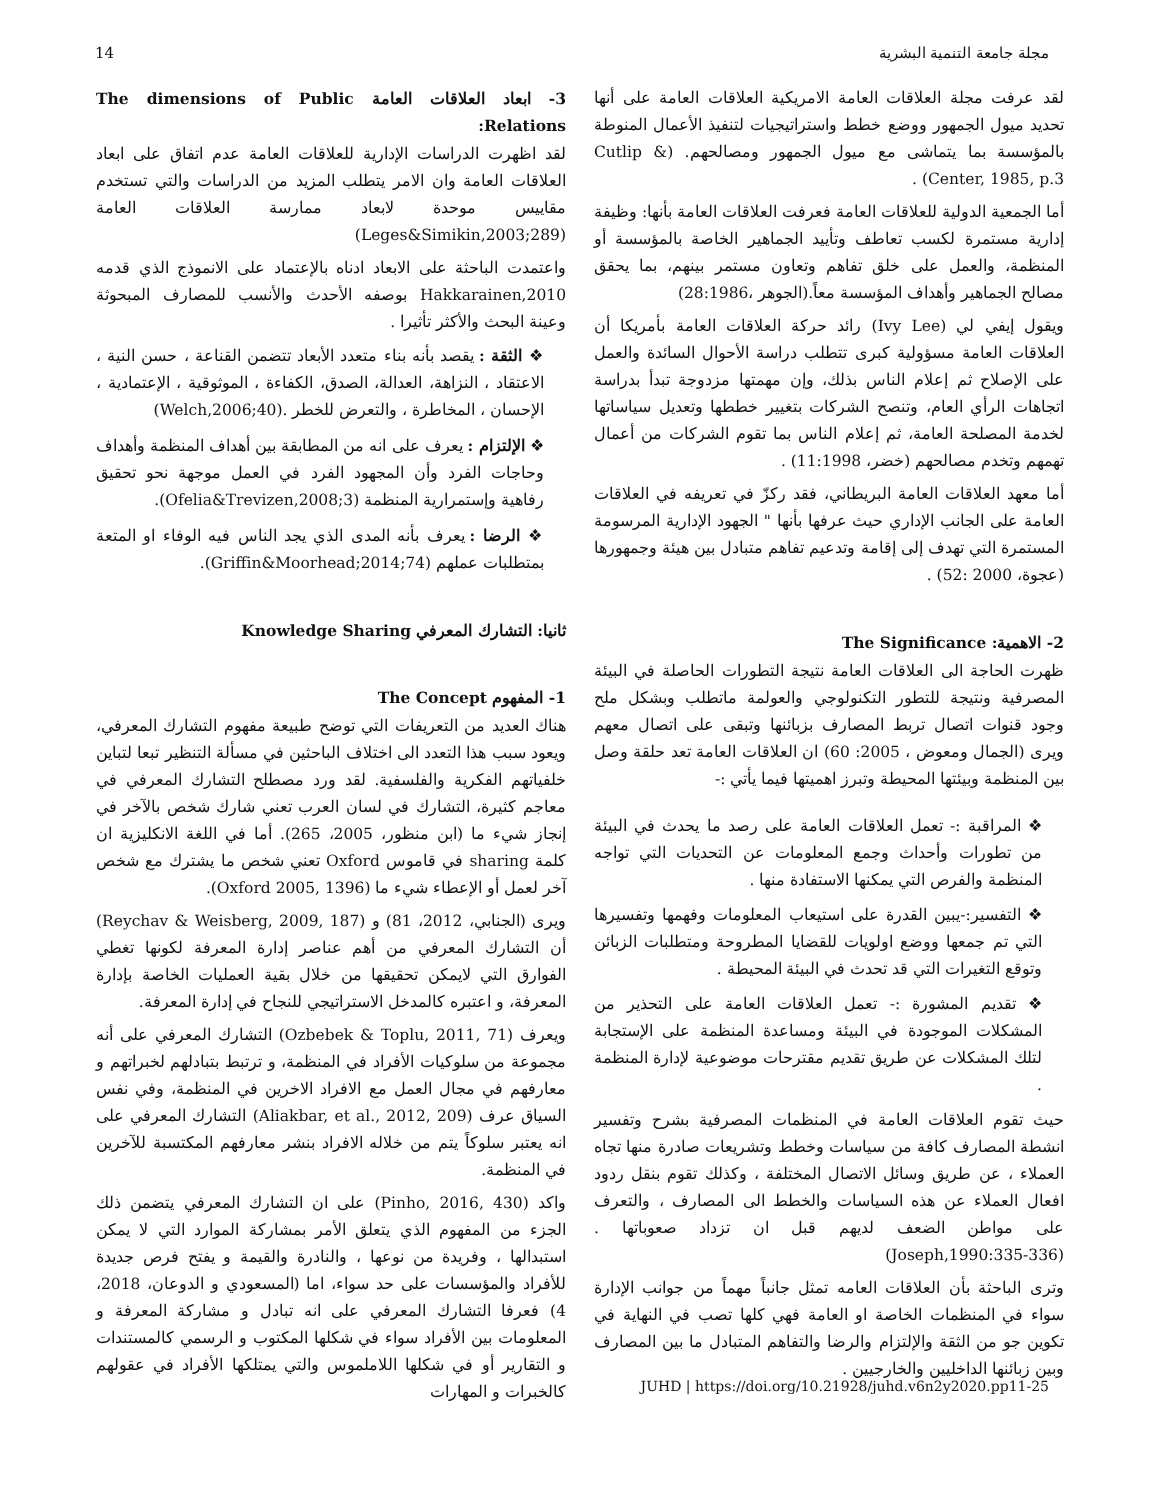14 مجلة جامعة التنمية البشرية
لقد عرفت مجلة العلاقات العامة الامريكية العلاقات العامة على أنها تحديد ميول الجمهور ووضع خطط واستراتيجيات لتنفيذ الأعمال المنوطة بالمؤسسة بما يتماشى مع ميول الجمهور ومصالحهم. (Cutlip & Center, 1985, p.3) .
أما الجمعية الدولية للعلاقات العامة فعرفت العلاقات العامة بأنها: وظيفة إدارية مستمرة لكسب تعاطف وتأييد الجماهير الخاصة بالمؤسسة أو المنظمة، والعمل على خلق تفاهم وتعاون مستمر بينهم، بما يحقق مصالح الجماهير وأهداف المؤسسة معاً.(الجوهر ،28:1986)
ويقول إيفي لي (Ivy Lee) رائد حركة العلاقات العامة بأمريكا أن العلاقات العامة مسؤولية كبرى تتطلب دراسة الأحوال السائدة والعمل على الإصلاح ثم إعلام الناس بذلك، وإن مهمتها مزدوجة تبدأ بدراسة اتجاهات الرأي العام، وتنصح الشركات بتغيير خططها وتعديل سياساتها لخدمة المصلحة العامة، ثم إعلام الناس بما تقوم الشركات من أعمال تهمهم وتخدم مصالحهم (خضر، 11:1998) .
أما معهد العلاقات العامة البريطاني، فقد ركزّ في تعريفه في العلاقات العامة على الجانب الإداري حيث عرفها بأنها " الجهود الإدارية المرسومة المستمرة التي تهدف إلى إقامة وتدعيم تفاهم متبادل بين هيئة وجمهورها (عجوة، 2000 :52) .
2- الاهمية: The Significance
ظهرت الحاجة الى العلاقات العامة نتيجة التطورات الحاصلة في البيئة المصرفية ونتيجة للتطور التكنولوجي والعولمة ماتطلب وبشكل ملح وجود قنوات اتصال تربط المصارف بزبائنها وتبقى على اتصال معهم ويرى (الجمال ومعوض ، 2005: 60) ان العلاقات العامة تعد حلقة وصل بين المنظمة وبيئتها المحيطة وتبرز اهميتها فيما يأتي :-
❖ المراقبة :- تعمل العلاقات العامة على رصد ما يحدث في البيئة من تطورات وأحداث وجمع المعلومات عن التحديات التي تواجه المنظمة والفرص التي يمكنها الاستفادة منها .
❖ التفسير:-يبين القدرة على استيعاب المعلومات وفهمها وتفسيرها التي تم جمعها ووضع اولويات للقضايا المطروحة ومتطلبات الزبائن وتوقع التغيرات التي قد تحدث في البيئة المحيطة .
❖ تقديم المشورة :- تعمل العلاقات العامة على التحذير من المشكلات الموجودة في البيئة ومساعدة المنظمة على الإستجابة لتلك المشكلات عن طريق تقديم مقترحات موضوعية لإدارة المنظمة .
حيث تقوم العلاقات العامة في المنظمات المصرفية بشرح وتفسير انشطة المصارف كافة من سياسات وخطط وتشريعات صادرة منها تجاه العملاء ، عن طريق وسائل الاتصال المختلفة ، وكذلك تقوم بنقل ردود افعال العملاء عن هذه السياسات والخطط الى المصارف ، والتعرف على مواطن الضعف لديهم قبل ان تزداد صعوباتها .(Joseph,1990:335-336)
وترى الباحثة بأن العلاقات العامه تمثل جانباً مهماً من جوانب الإدارة سواء في المنظمات الخاصة او العامة فهي كلها تصب في النهاية في تكوين جو من الثقة والإلتزام والرضا والتفاهم المتبادل ما بين المصارف وبين زبائنها الداخليين والخارجيين .
3- ابعاد العلاقات العامة The dimensions of Public Relations:
لقد اظهرت الدراسات الإدارية للعلاقات العامة عدم اتفاق على ابعاد العلاقات العامة وان الامر يتطلب المزيد من الدراسات والتي تستخدم مقاييس موحدة لابعاد ممارسة العلاقات العامة (Leges&Simikin,2003;289)
واعتمدت الباحثة على الابعاد ادناه بالإعتماد على الانموذج الذي قدمه Hakkarainen,2010 بوصفه الأحدث والأنسب للمصارف المبحوثة وعينة البحث والأكثر تأثيرا .
❖ الثقة : يقصد بأنه بناء متعدد الأبعاد تتضمن القناعة ، حسن النية ، الاعتقاد ، النزاهة، العدالة، الصدق، الكفاءة ، الموثوقية ، الإعتمادية ، الإحسان ، المخاطرة ، والتعرض للخطر .(Welch,2006;40)
❖ الإلتزام : يعرف على انه من المطابقة بين أهداف المنظمة وأهداف وحاجات الفرد وأن المجهود الفرد في العمل موجهة نحو تحقيق رفاهية وإستمرارية المنظمة (Ofelia&Trevizen,2008;3).
❖ الرضا : يعرف بأنه المدى الذي يجد الناس فيه الوفاء او المتعة بمتطلبات عملهم (Griffin&Moorhead;2014;74).
ثانيا: التشارك المعرفي Knowledge Sharing
1- المفهوم The Concept
هناك العديد من التعريفات التي توضح طبيعة مفهوم التشارك المعرفي، ويعود سبب هذا التعدد الى اختلاف الباحثين في مسألة التنظير تبعا لتباين خلفياتهم الفكرية والفلسفية. لقد ورد مصطلح التشارك المعرفي في معاجم كثيرة، التشارك في لسان العرب تعني شارك شخص بالآخر في إنجاز شيء ما (ابن منظور، 2005، 265). أما في اللغة الانكليزية ان كلمة sharing في قاموس Oxford تعني شخص ما يشترك مع شخص آخر لعمل أو الإعطاء شيء ما (Oxford 2005, 1396).
ويرى (الجنابي، 2012، 81) و (Reychav & Weisberg, 2009, 187) أن التشارك المعرفي من أهم عناصر إدارة المعرفة لكونها تغطي الفوارق التي لايمكن تحقيقها من خلال بقية العمليات الخاصة بإدارة المعرفة، و اعتبره كالمدخل الاستراتيجي للنجاح في إدارة المعرفة.
ويعرف (Ozbebek & Toplu, 2011, 71) التشارك المعرفي على أنه مجموعة من سلوكيات الأفراد في المنظمة، و ترتبط بتبادلهم لخبراتهم و معارفهم في مجال العمل مع الافراد الاخرين في المنظمة، وفي نفس السياق عرف (Aliakbar, et al., 2012, 209) التشارك المعرفي على انه يعتبر سلوكاً يتم من خلاله الافراد بنشر معارفهم المكتسبة للآخرين في المنظمة.
واكد (Pinho, 2016, 430) على ان التشارك المعرفي يتضمن ذلك الجزء من المفهوم الذي يتعلق الأمر بمشاركة الموارد التي لا يمكن استبدالها ، وفريدة من نوعها ، والنادرة والقيمة و يفتح فرص جديدة للأفراد والمؤسسات على حد سواء، اما (المسعودي و الدوعان، 2018، 4) فعرفا التشارك المعرفي على انه تبادل و مشاركة المعرفة و المعلومات بين الأفراد سواء في شكلها المكتوب و الرسمي كالمستندات و التقارير أو في شكلها اللاملموس والتي يمتلكها الأفراد في عقولهم كالخبرات و المهارات
JUHD | https://doi.org/10.21928/juhd.v6n2y2020.pp11-25